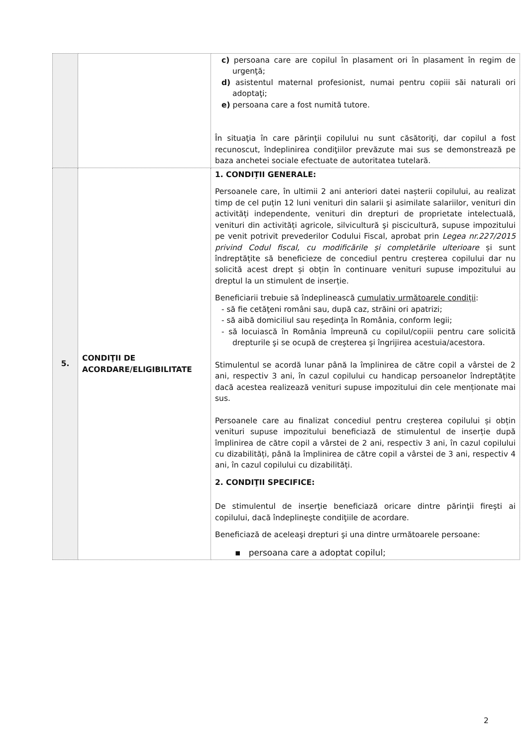| | | c) persoana care are copilul în plasament ori în plasament în regim de urgenţă; d) asistentul maternal profesionist, numai pentru copiii săi naturali ori adoptaţi; e) persoana care a fost numită tutore. În situaţia în care părinţii copilului nu sunt căsătoriţi, dar copilul a fost recunoscut, îndeplinirea condiţiilor prevăzute mai sus se demonstrează pe baza anchetei sociale efectuate de autoritatea tutelară. |
| 5. | CONDIŢII DE ACORDARE/ELIGIBILITATE | 1. CONDIȚII GENERALE: Persoanele care, în ultimii 2 ani anteriori datei nașterii copilului, au realizat timp de cel puțin 12 luni venituri din salarii şi asimilate salariilor, venituri din activități independente, venituri din drepturi de proprietate intelectuală, venituri din activități agricole, silvicultură şi piscicultură, supuse impozitului pe venit potrivit prevederilor Codului Fiscal, aprobat prin Legea nr.227/2015 privind Codul fiscal, cu modificările și completările ulterioare și sunt îndreptățite să beneficieze de concediul pentru creșterea copilului dar nu solicită acest drept și obțin în continuare venituri supuse impozitului au dreptul la un stimulent de inserție. Beneficiarii trebuie să îndeplinească cumulativ următoarele condiții : - să fie cetăţeni români sau, după caz, străini ori apatrizi; - să aibă domiciliul sau reşedinţa în România, conform legii; - să locuiască în România împreună cu copilul/copiii pentru care solicită drepturile şi se ocupă de creşterea şi îngrijirea acestuia/acestora. Stimulentul se acordă lunar până la împlinirea de către copil a vârstei de 2 ani, respectiv 3 ani, în cazul copilului cu handicap persoanelor îndreptățite dacă acestea realizează venituri supuse impozitului din cele menționate mai sus. Persoanele care au finalizat concediul pentru creșterea copilului și obțin venituri supuse impozitului beneficiază de stimulentul de inserție după împlinirea de către copil a vârstei de 2 ani, respectiv 3 ani, în cazul copilului cu dizabilități, până la împlinirea de către copil a vârstei de 3 ani, respectiv 4 ani, în cazul copilului cu dizabilități. 2. CONDIŢII SPECIFICE: De stimulentul de inserţie beneficiază oricare dintre părinţii fireşti ai copilului, dacă îndeplineşte condiţiile de acordare. Beneficiază de aceleaşi drepturi şi una dintre următoarele persoane: ▪ persoana care a adoptat copilul; |
2